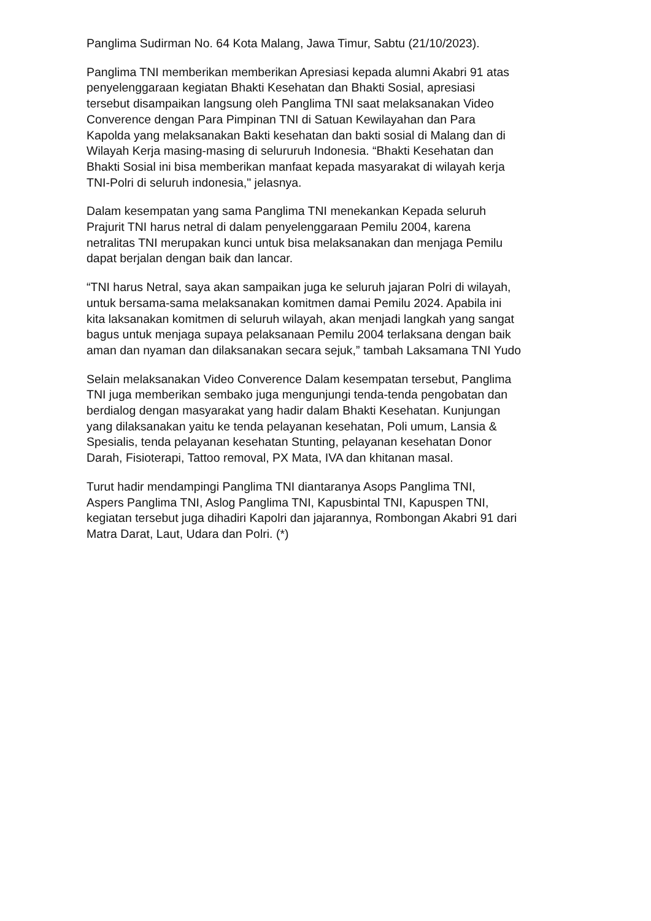Panglima Sudirman No. 64 Kota Malang, Jawa Timur, Sabtu (21/10/2023).
Panglima TNI memberikan memberikan Apresiasi kepada alumni Akabri 91 atas penyelenggaraan kegiatan Bhakti Kesehatan dan Bhakti Sosial, apresiasi tersebut disampaikan langsung oleh Panglima TNI saat melaksanakan Video Converence dengan Para Pimpinan TNI di Satuan Kewilayahan dan Para Kapolda yang melaksanakan Bakti kesehatan dan bakti sosial di Malang dan di Wilayah Kerja masing-masing di selururuh Indonesia. “Bhakti Kesehatan dan Bhakti Sosial ini bisa memberikan manfaat kepada masyarakat di wilayah kerja TNI-Polri di seluruh indonesia," jelasnya.
Dalam kesempatan yang sama Panglima TNI menekankan Kepada seluruh Prajurit TNI harus netral di dalam penyelenggaraan Pemilu 2004, karena netralitas TNI merupakan kunci untuk bisa melaksanakan dan menjaga Pemilu dapat berjalan dengan baik dan lancar.
“TNI harus Netral, saya akan sampaikan juga ke seluruh jajaran Polri di wilayah, untuk bersama-sama melaksanakan komitmen damai Pemilu 2024. Apabila ini kita laksanakan komitmen di seluruh wilayah, akan menjadi langkah yang sangat bagus untuk menjaga supaya pelaksanaan Pemilu 2004 terlaksana dengan baik aman dan nyaman dan dilaksanakan secara sejuk,” tambah Laksamana TNI Yudo
Selain melaksanakan Video Converence Dalam kesempatan tersebut, Panglima TNI juga memberikan sembako juga mengunjungi tenda-tenda pengobatan dan berdialog dengan masyarakat yang hadir dalam Bhakti Kesehatan. Kunjungan yang dilaksanakan yaitu ke tenda pelayanan kesehatan, Poli umum, Lansia & Spesialis, tenda pelayanan kesehatan Stunting, pelayanan kesehatan Donor Darah, Fisioterapi, Tattoo removal, PX Mata, IVA dan khitanan masal.
Turut hadir mendampingi Panglima TNI diantaranya Asops Panglima TNI, Aspers Panglima TNI, Aslog Panglima TNI, Kapusbintal TNI, Kapuspen TNI, kegiatan tersebut juga dihadiri Kapolri dan jajarannya, Rombongan Akabri 91 dari Matra Darat, Laut, Udara dan Polri. (*)